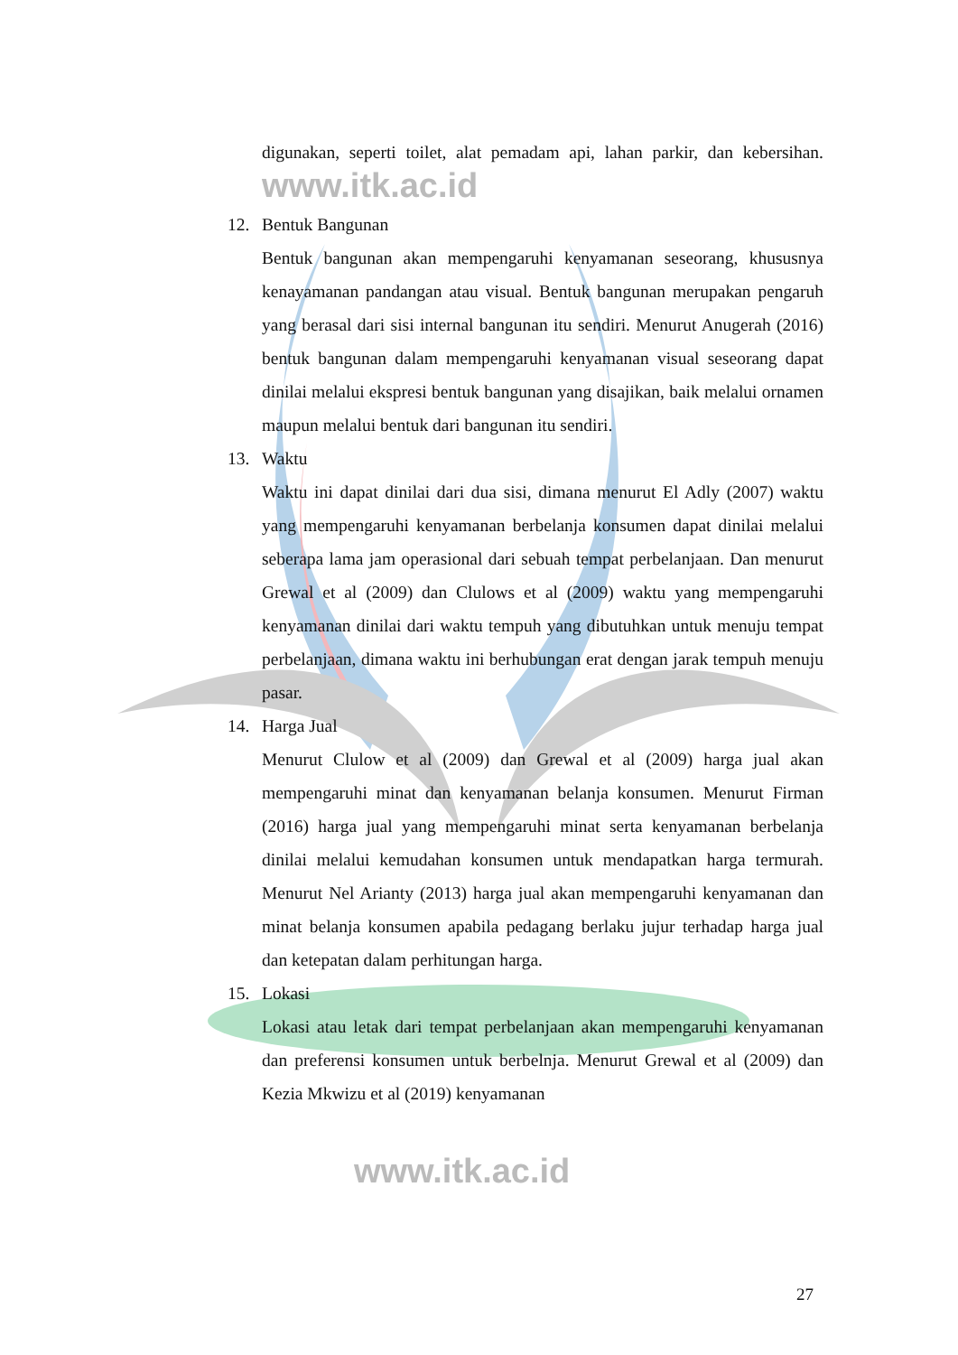digunakan, seperti toilet, alat pemadam api, lahan parkir, dan kebersihan. www.itk.ac.id
12. Bentuk Bangunan
Bentuk bangunan akan mempengaruhi kenyamanan seseorang, khususnya kenayamanan pandangan atau visual. Bentuk bangunan merupakan pengaruh yang berasal dari sisi internal bangunan itu sendiri. Menurut Anugerah (2016) bentuk bangunan dalam mempengaruhi kenyamanan visual seseorang dapat dinilai melalui ekspresi bentuk bangunan yang disajikan, baik melalui ornamen maupun melalui bentuk dari bangunan itu sendiri.
13. Waktu
Waktu ini dapat dinilai dari dua sisi, dimana menurut El Adly (2007) waktu yang mempengaruhi kenyamanan berbelanja konsumen dapat dinilai melalui seberapa lama jam operasional dari sebuah tempat perbelanjaan. Dan menurut Grewal et al (2009) dan Clulows et al (2009) waktu yang mempengaruhi kenyamanan dinilai dari waktu tempuh yang dibutuhkan untuk menuju tempat perbelanjaan, dimana waktu ini berhubungan erat dengan jarak tempuh menuju pasar.
14. Harga Jual
Menurut Clulow et al (2009) dan Grewal et al (2009) harga jual akan mempengaruhi minat dan kenyamanan belanja konsumen. Menurut Firman (2016) harga jual yang mempengaruhi minat serta kenyamanan berbelanja dinilai melalui kemudahan konsumen untuk mendapatkan harga termurah. Menurut Nel Arianty (2013) harga jual akan mempengaruhi kenyamanan dan minat belanja konsumen apabila pedagang berlaku jujur terhadap harga jual dan ketepatan dalam perhitungan harga.
15. Lokasi
Lokasi atau letak dari tempat perbelanjaan akan mempengaruhi kenyamanan dan preferensi konsumen untuk berbelnja. Menurut Grewal et al (2009) dan Kezia Mkwizu et al (2019) kenyamanan
www.itk.ac.id
27